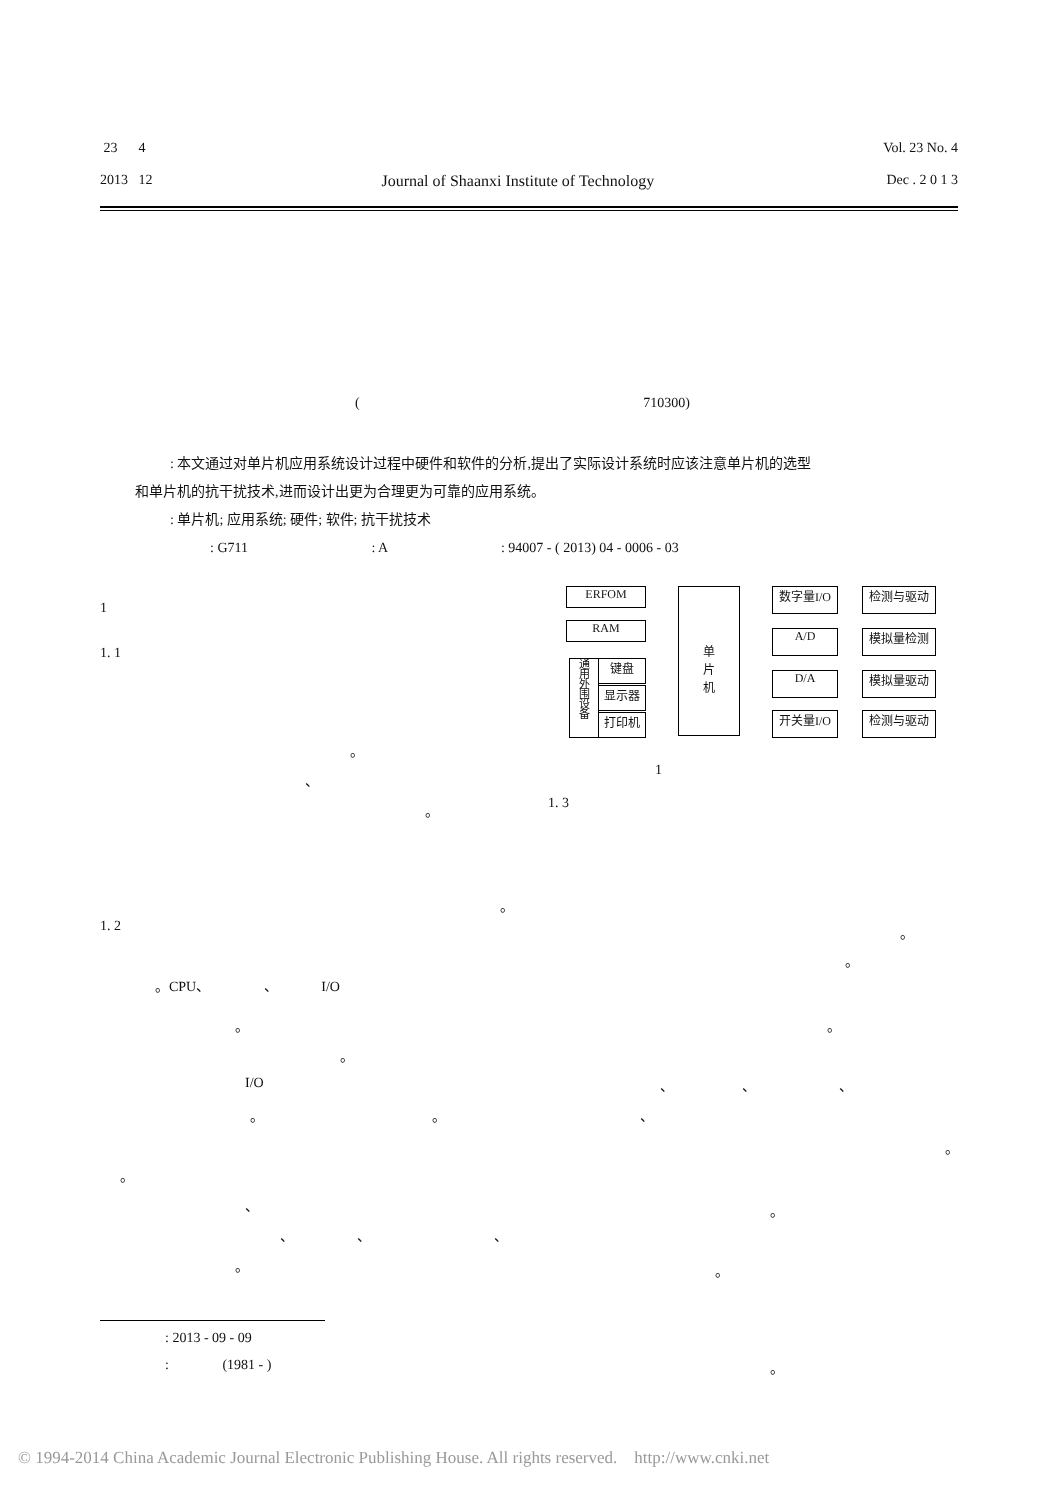23 4
2013 12
Journal of Shaanxi Institute of Technology
Vol. 23 No. 4
Dec . 2 0 1 3
( 710300)
: 本文通过对单片机应用系统设计过程中硬件和软件的分析,提出了实际设计系统时应该注意单片机的选型
和单片机的抗干扰技术,进而设计出更为合理更为可靠的应用系统。
: 单片机; 应用系统; 硬件; 软件; 抗干扰技术
: G711 : A : 94007 - ( 2013) 04 - 0006 - 03
1
1. 1
。
、
。
。
1. 2
。CPU、 、 I/O
。
。
I/O
。 。
。
、
、 、 、
。
: 2013 - 09 - 09
: (1981 - ) 。
ERFOM
RAM
通
用
外
围
设
备
键盘
显示器
打印机
单
片
机
数字量I/O 检测与驱动
A/D 模拟量检测
D/A 模拟量驱动
开关量I/O 检测与驱动
1
1. 3
。
。
。
、 、 、
、
。
。
。
© 1994-2014 China Academic Journal Electronic Publishing House. All rights reserved. http://www.cnki.net